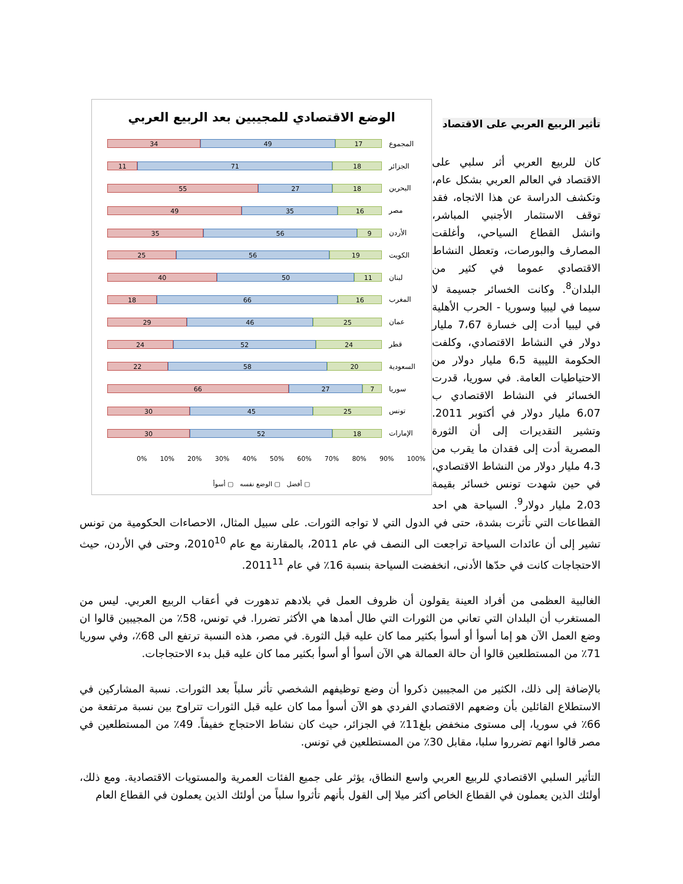الوضع الاقتصادي للمجيبين بعد الربيع العربي
المجموع
34 49 17
الجزائر
11 71 18
البحرين
55 27 18
مصر
49 35 16
الأردن
35 56 9
الكويت
25 56 19
لبنان
40 50 11
المغرب
18 66 16
عمان
29 46 25
قطر
24 52 24
السعودية
22 58 20
سوريا
66 27 7
تونس
30 45 25
الإمارات
30 52 18
0% 10% 20% 30% 40% 50% 60% 70% 80% 90% 100%
▢ أفضل ▢ الوضع نفسه ▢ أسوأ
تأثير الربيع العربي على الاقتصاد
كان للربيع العربي أثر سلبي على الاقتصاد في العالم العربي بشكل عام، وتكشف الدراسة عن هذا الاتجاه، فقد توقف الاستثمار الأجنبي المباشر، وانشل القطاع السياحي، وأغلقت المصارف والبورصات، وتعطل النشاط الاقتصادي عموما في كثير من البلدان<sup>8</sup>. وكانت الخسائر جسيمة لا سيما في ليبيا وسوريا - الحرب الأهلية في ليبيا أدت إلى خسارة 7،67 مليار دولار في النشاط الاقتصادي، وكلفت الحكومة الليبية 6،5 مليار دولار من الاحتياطيات العامة. في سوريا، قدرت الخسائر في النشاط الاقتصادي ب 6،07 مليار دولار في أكتوبر 2011. وتشير التقديرات إلى أن الثورة المصرية أدت إلى فقدان ما يقرب من 4،3 مليار دولار من النشاط الاقتصادي، في حين شهدت تونس خسائر بقيمة 2،03 مليار دولار<sup>9</sup>. السياحة هي احد القطاعات التي تأثرت بشدة، حتى في الدول التي لا تواجه الثورات. على سبيل المثال، الاحصاءات الحكومية من تونس تشير إلى أن عائدات السياحة تراجعت الى النصف في عام 2011، بالمقارنة مع عام 2010<sup>10</sup>، وحتى في الأردن، حيث الاحتجاجات كانت في حدّها الأدنى، انخفضت السياحة بنسبة 16٪ في عام 2011<sup>11</sup>.
الغالبية العظمى من أفراد العينة يقولون أن ظروف العمل في بلادهم تدهورت في أعقاب الربيع العربي. ليس من المستغرب أن البلدان التي تعاني من الثورات التي طال أمدها هي الأكثر تضررا. في تونس، 58٪ من المجيبين قالوا ان وضع العمل الآن هو إما أسوأ أو أسوأ بكثير مما كان عليه قبل الثورة. في مصر، هذه النسبة ترتفع الى 68٪، وفي سوريا 71٪ من المستطلعين قالوا أن حالة العمالة هي الآن أسوأ أو أسوأ بكثير مما كان عليه قبل بدء الاحتجاجات.
بالإضافة إلى ذلك، الكثير من المجيبين ذكروا أن وضع توظيفهم الشخصي تأثر سلباً بعد الثورات. نسبة المشاركين في الاستطلاع القائلين بأن وضعهم الاقتصادي الفردي هو الآن أسوأ مما كان عليه قبل الثورات تتراوح بين نسبة مرتفعة من 66٪ في سوريا، إلى مستوى منخفض بلغ11٪ في الجزائر، حيث كان نشاط الاحتجاج خفيفاً. 49٪ من المستطلعين في مصر قالوا انهم تضرروا سلبا، مقابل 30٪ من المستطلعين في تونس.
التأثير السلبي الاقتصادي للربيع العربي واسع النطاق، يؤثر على جميع الفئات العمرية والمستويات الاقتصادية. ومع ذلك، أولئك الذين يعملون في القطاع الخاص أكثر ميلا إلى القول بأنهم تأثروا سلباً من أولئك الذين يعملون في القطاع العام